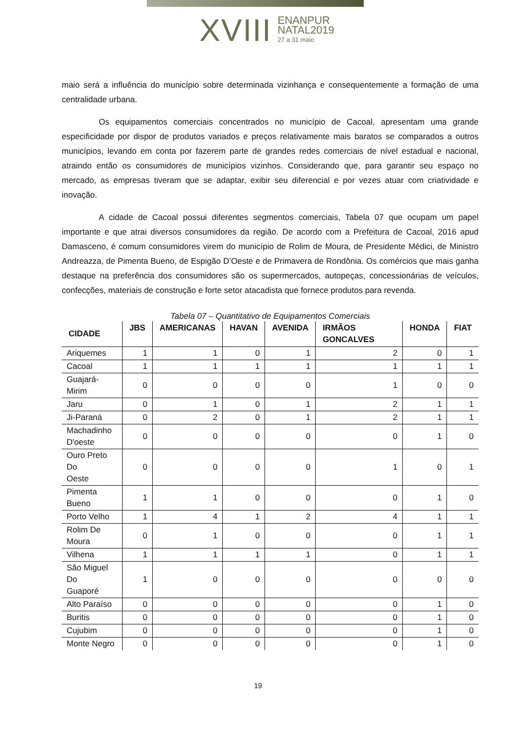XVIII
ENANPUR
NATAL2019
27 a 31 maio
maio será a influência do município sobre determinada vizinhança e consequentemente a formação de uma centralidade urbana.
Os equipamentos comerciais concentrados no município de Cacoal, apresentam uma grande especificidade por dispor de produtos variados e preços relativamente mais baratos se comparados a outros municípios, levando em conta por fazerem parte de grandes redes comerciais de nível estadual e nacional, atraindo então os consumidores de municípios vizinhos. Considerando que, para garantir seu espaço no mercado, as empresas tiveram que se adaptar, exibir seu diferencial e por vezes atuar com criatividade e inovação.
A cidade de Cacoal possui diferentes segmentos comerciais, Tabela 07 que ocupam um papel importante e que atrai diversos consumidores da região. De acordo com a Prefeitura de Cacoal, 2016 apud Damasceno, é comum consumidores virem do município de Rolim de Moura, de Presidente Médici, de Ministro Andreazza, de Pimenta Bueno, de Espigão D’Oeste e de Primavera de Rondônia. Os comércios que mais ganha destaque na preferência dos consumidores são os supermercados, autopeças, concessionárias de veículos, confecções, materiais de construção e forte setor atacadista que fornece produtos para revenda.
Tabela 07 – Quantitativo de Equipamentos Comerciais
| CIDADE | JBS | AMERICANAS | HAVAN | AVENIDA | IRMÃOS GONCALVES | HONDA | FIAT |
| --- | --- | --- | --- | --- | --- | --- | --- |
| Ariquemes | 1 | 1 | 0 | 1 | 2 | 0 | 1 |
| Cacoal | 1 | 1 | 1 | 1 | 1 | 1 | 1 |
| Guajará- Mirim | 0 | 0 | 0 | 0 | 1 | 0 | 0 |
| Jaru | 0 | 1 | 0 | 1 | 2 | 1 | 1 |
| Ji-Paraná | 0 | 2 | 0 | 1 | 2 | 1 | 1 |
| Machadinho D'oeste | 0 | 0 | 0 | 0 | 0 | 1 | 0 |
| Ouro Preto Do Oeste | 0 | 0 | 0 | 0 | 1 | 0 | 1 |
| Pimenta Bueno | 1 | 1 | 0 | 0 | 0 | 1 | 0 |
| Porto Velho | 1 | 4 | 1 | 2 | 4 | 1 | 1 |
| Rolim De Moura | 0 | 1 | 0 | 0 | 0 | 1 | 1 |
| Vilhena | 1 | 1 | 1 | 1 | 0 | 1 | 1 |
| São Miguel Do Guaporé | 1 | 0 | 0 | 0 | 0 | 0 | 0 |
| Alto Paraíso | 0 | 0 | 0 | 0 | 0 | 1 | 0 |
| Buritis | 0 | 0 | 0 | 0 | 0 | 1 | 0 |
| Cujubim | 0 | 0 | 0 | 0 | 0 | 1 | 0 |
| Monte Negro | 0 | 0 | 0 | 0 | 0 | 1 | 0 |
19